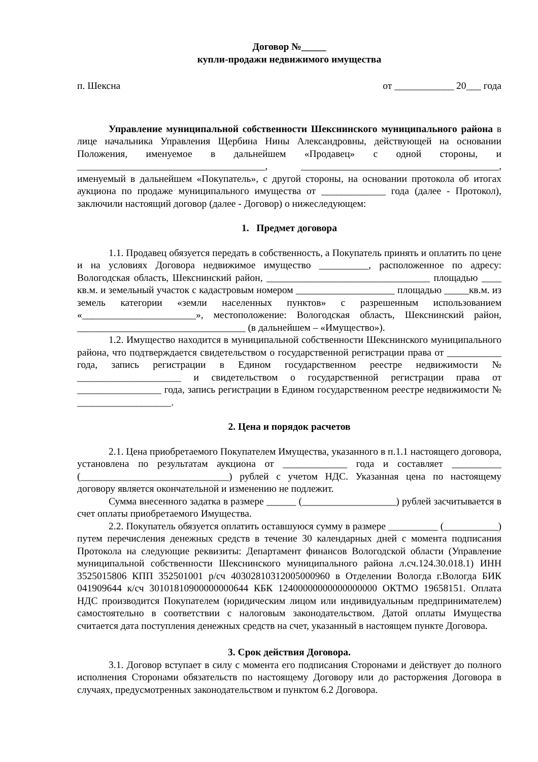Договор №_____
купли-продажи недвижимого имущества
п. Шексна от ____________ 20___ года
Управление муниципальной собственности Шекснинского муниципального района в лице начальника Управления Щербина Нины Александровны, действующей на основании Положения, именуемое в дальнейшем «Продавец» с одной стороны, и ______________________________________, ________________________________________, именуемый в дальнейшем «Покупатель», с другой стороны, на основании протокола об итогах аукциона по продаже муниципального имущества от _____________ года (далее - Протокол), заключили настоящий договор (далее - Договор) о нижеследующем:
1. Предмет договора
1.1. Продавец обязуется передать в собственность, а Покупатель принять и оплатить по цене и на условиях Договора недвижимое имущество __________, расположенное по адресу: Вологодская область, Шекснинский район, _________________________________ площадью ____ кв.м. и земельный участок с кадастровым номером ____________________ площадью _____кв.м. из земель категории «земли населенных пунктов» с разрешенным использованием «_______________________», местоположение: Вологодская область, Шекснинский район, __________________________________ (в дальнейшем – «Имущество»).
1.2. Имущество находится в муниципальной собственности Шекснинского муниципального района, что подтверждается свидетельством о государственной регистрации права от ___________ года, запись регистрации в Едином государственном реестре недвижимости № _____________________ и свидетельством о государственной регистрации права от _________________ года, запись регистрации в Едином государственном реестре недвижимости № ___________________.
2. Цена и порядок расчетов
2.1. Цена приобретаемого Покупателем Имущества, указанного в п.1.1 настоящего договора, установлена по результатам аукциона от _____________ года и составляет __________ (______________________________) рублей с учетом НДС. Указанная цена по настоящему договору является окончательной и изменению не подлежит.
Сумма внесенного задатка в размере ______ (___________________) рублей засчитывается в счет оплаты приобретаемого Имущества.
2.2. Покупатель обязуется оплатить оставшуюся сумму в размере __________ (___________) путем перечисления денежных средств в течение 30 календарных дней с момента подписания Протокола на следующие реквизиты: Департамент финансов Вологодской области (Управление муниципальной собственности Шекснинского муниципального района л.сч.124.30.018.1) ИНН 3525015806 КПП 352501001 р/сч 40302810312005000960 в Отделении Вологда г.Вологда БИК 041909644 к/сч 30101810900000000644 КБК 12400000000000000000 ОКТМО 19658151. Оплата НДС производится Покупателем (юридическим лицом или индивидуальным предпринимателем) самостоятельно в соответствии с налоговым законодательством. Датой оплаты Имущества считается дата поступления денежных средств на счет, указанный в настоящем пункте Договора.
3. Срок действия Договора.
3.1. Договор вступает в силу с момента его подписания Сторонами и действует до полного исполнения Сторонами обязательств по настоящему Договору или до расторжения Договора в случаях, предусмотренных законодательством и пунктом 6.2 Договора.